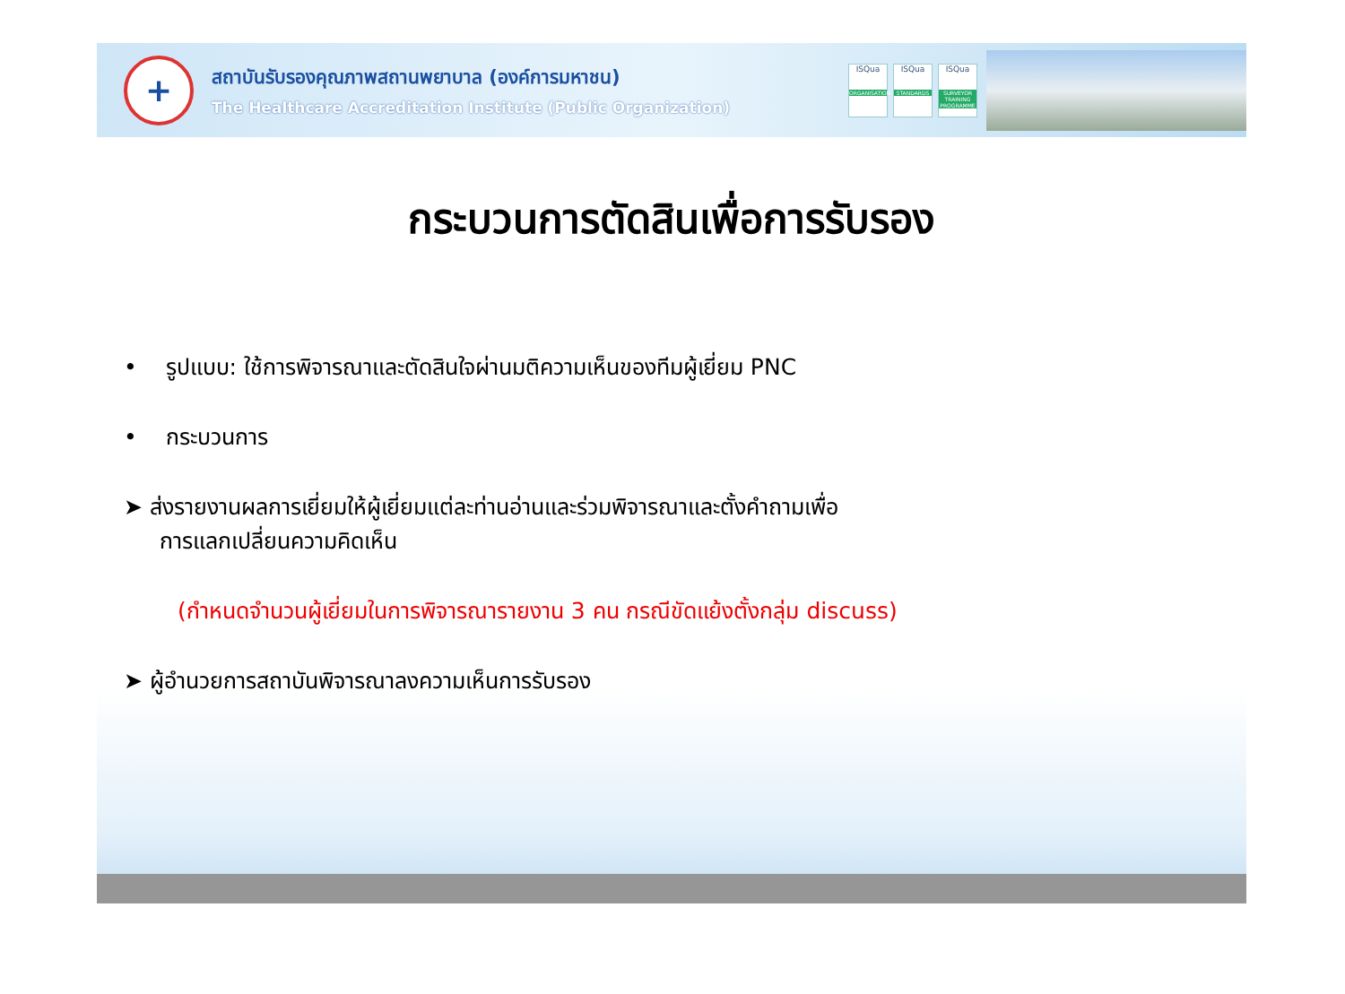+
สถาบันรับรองคุณภาพสถานพยาบาล (องค์การมหาชน)
The Healthcare Accreditation Institute (Public Organization)
ISQua
ORGANISATION
ISQua
STANDARDS
ISQua
SURVEYOR TRAINING PROGRAMME
กระบวนการตัดสินเพื่อการรับรอง
• รูปแบบ: ใช้การพิจารณาและตัดสินใจผ่านมติความเห็นของทีมผู้เยี่ยม PNC
• กระบวนการ
➤ ส่งรายงานผลการเยี่ยมให้ผู้เยี่ยมแต่ละท่านอ่านและร่วมพิจารณาและตั้งคำถามเพื่อ
การแลกเปลี่ยนความคิดเห็น
(กำหนดจำนวนผู้เยี่ยมในการพิจารณารายงาน 3 คน กรณีขัดแย้งตั้งกลุ่ม discuss)
➤ ผู้อำนวยการสถาบันพิจารณาลงความเห็นการรับรอง